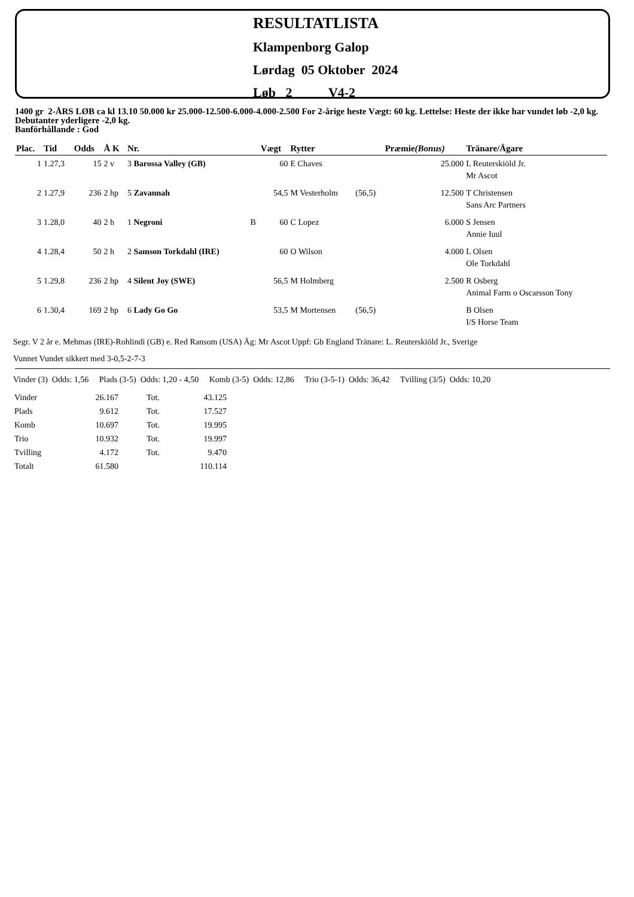RESULTATLISTA
Klampenborg Galop
Lørdag 05 Oktober 2024
Løb 2 V4-2
1400 gr 2-ÅRS LØB ca kl 13.10 50.000 kr 25.000-12.500-6.000-4.000-2.500 For 2-årige heste Vægt: 60 kg. Lettelse: Heste der ikke har vundet løb -2,0 kg. Debutanter yderligere -2,0 kg.
Banförhållande : God
| Plac. | Tid | Odds | Å K | Nr. | | Vægt | Rytter | | Præmie (Bonus) | Tränare/Ägare |
| --- | --- | --- | --- | --- | --- | --- | --- | --- | --- | --- |
| 1 | 1.27,3 | 15 | 2 v | 3 Barossa Valley (GB) | | 60 | E Chaves | | 25.000 | L Reuterskiöld Jr. Mr Ascot |
| 2 | 1.27,9 | 236 | 2 hp | 5 Zavannah | | 54,5 | M Vesterholm | (56,5) | 12.500 | T Christensen Sans Arc Partners |
| 3 | 1.28,0 | 40 | 2 h | 1 Negroni | B | 60 | C Lopez | | 6.000 | S Jensen Annie Iuul |
| 4 | 1.28,4 | 50 | 2 h | 2 Samson Torkdahl (IRE) | | 60 | O Wilson | | 4.000 | L Olsen Ole Torkdahl |
| 5 | 1.29,8 | 236 | 2 hp | 4 Silent Joy (SWE) | | 56,5 | M Holmberg | | 2.500 | R Osberg Animal Farm o Oscarsson Tony |
| 6 | 1.30,4 | 169 | 2 hp | 6 Lady Go Go | | 53,5 | M Mortensen | (56,5) | | B Olsen I/S Horse Team |
Segr. V 2 år e. Mehmas (IRE)-Rohlindi (GB) e. Red Ransom (USA) Äg: Mr Ascot Uppf: Gb England Tränare: L. Reuterskiöld Jr., Sverige
Vunnet Vundet sikkert med 3-0,5-2-7-3
Vinder (3) Odds: 1,56 Plads (3-5) Odds: 1,20 - 4,50 Komb (3-5) Odds: 12,86 Trio (3-5-1) Odds: 36,42 Tvilling (3/5) Odds: 10,20
| Vinder | 26.167 | Tot. | 43.125 |
| Plads | 9.612 | Tot. | 17.527 |
| Komb | 10.697 | Tot. | 19.995 |
| Trio | 10.932 | Tot. | 19.997 |
| Tvilling | 4.172 | Tot. | 9.470 |
| Totalt | 61.580 | | 110.114 |